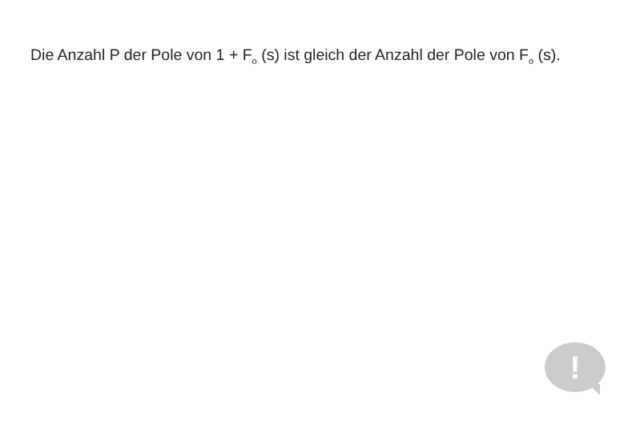Die Anzahl P der Pole von 1 + F<sub>o</sub> (s) ist gleich der Anzahl der Pole von F<sub>o</sub> (s).
!